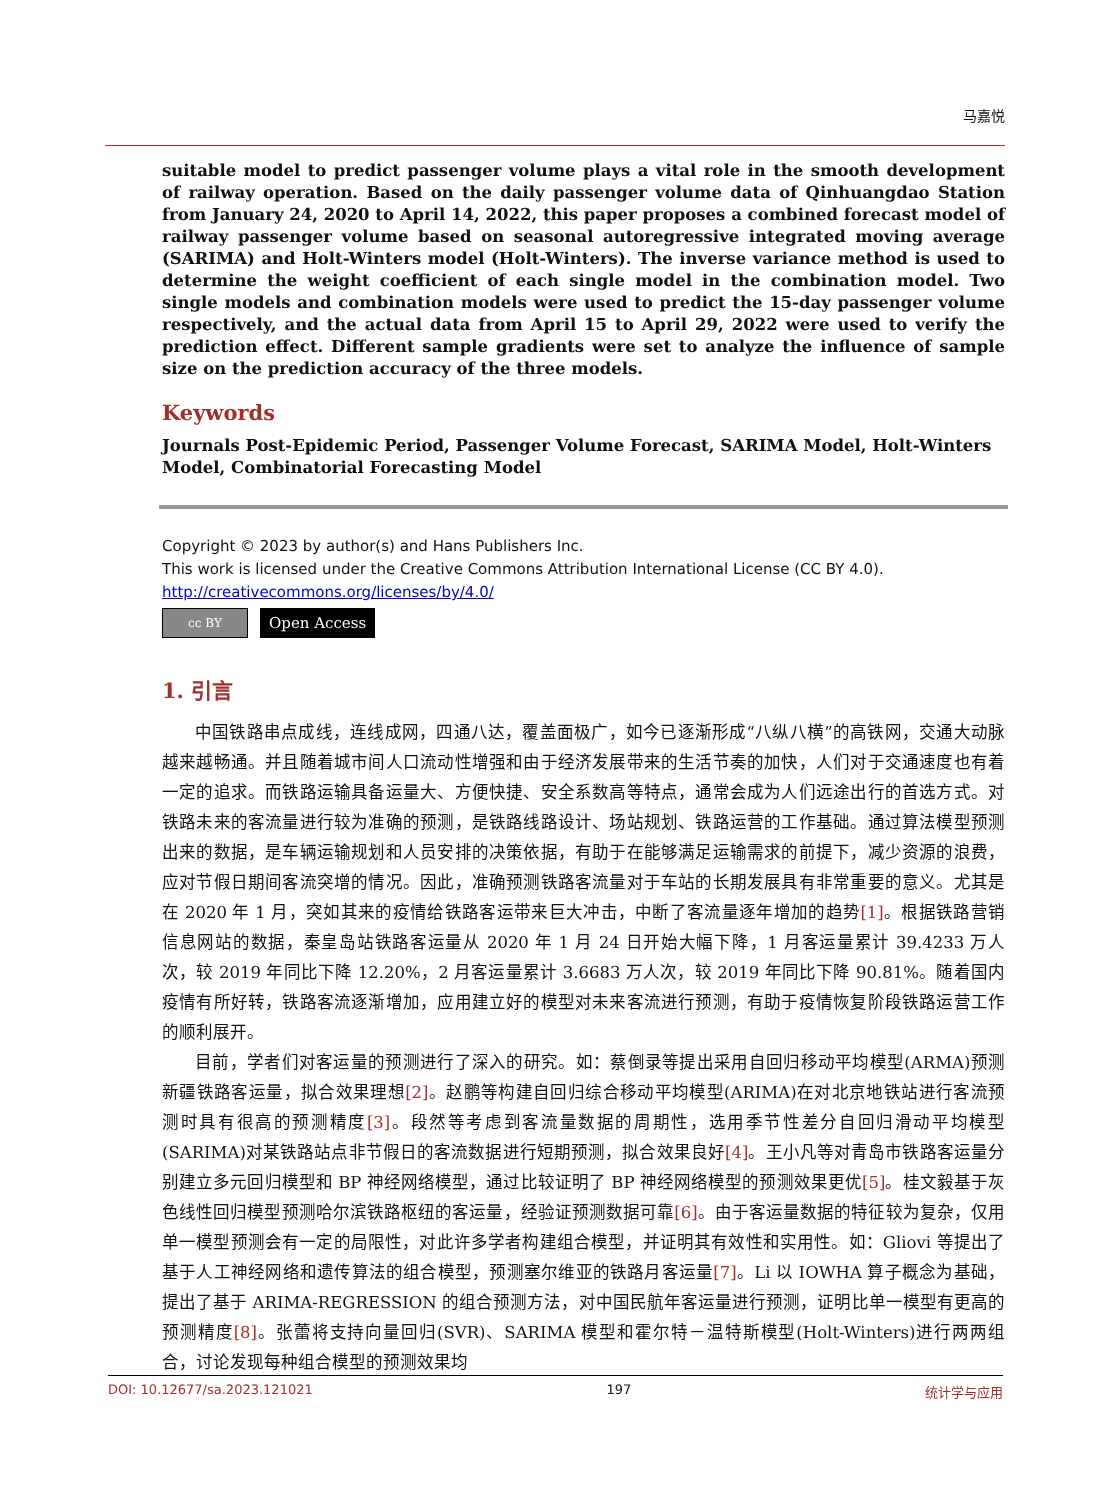马嘉悦
suitable model to predict passenger volume plays a vital role in the smooth development of railway operation. Based on the daily passenger volume data of Qinhuangdao Station from January 24, 2020 to April 14, 2022, this paper proposes a combined forecast model of railway passenger volume based on seasonal autoregressive integrated moving average (SARIMA) and Holt-Winters model (Holt-Winters). The inverse variance method is used to determine the weight coefficient of each single model in the combination model. Two single models and combination models were used to predict the 15-day passenger volume respectively, and the actual data from April 15 to April 29, 2022 were used to verify the prediction effect. Different sample gradients were set to analyze the influence of sample size on the prediction accuracy of the three models.
Keywords
Journals Post-Epidemic Period, Passenger Volume Forecast, SARIMA Model, Holt-Winters Model, Combinatorial Forecasting Model
Copyright © 2023 by author(s) and Hans Publishers Inc.
This work is licensed under the Creative Commons Attribution International License (CC BY 4.0).
http://creativecommons.org/licenses/by/4.0/
cc BY
Open Access
1. 引言
中国铁路串点成线，连线成网，四通八达，覆盖面极广，如今已逐渐形成“八纵八横”的高铁网，交通大动脉越来越畅通。并且随着城市间人口流动性增强和由于经济发展带来的生活节奏的加快，人们对于交通速度也有着一定的追求。而铁路运输具备运量大、方便快捷、安全系数高等特点，通常会成为人们远途出行的首选方式。对铁路未来的客流量进行较为准确的预测，是铁路线路设计、场站规划、铁路运营的工作基础。通过算法模型预测出来的数据，是车辆运输规划和人员安排的决策依据，有助于在能够满足运输需求的前提下，减少资源的浪费，应对节假日期间客流突增的情况。因此，准确预测铁路客流量对于车站的长期发展具有非常重要的意义。尤其是在 2020 年 1 月，突如其来的疫情给铁路客运带来巨大冲击，中断了客流量逐年增加的趋势[1]。根据铁路营销信息网站的数据，秦皇岛站铁路客运量从 2020 年 1 月 24 日开始大幅下降，1 月客运量累计 39.4233 万人次，较 2019 年同比下降 12.20%，2 月客运量累计 3.6683 万人次，较 2019 年同比下降 90.81%。随着国内疫情有所好转，铁路客流逐渐增加，应用建立好的模型对未来客流进行预测，有助于疫情恢复阶段铁路运营工作的顺利展开。
目前，学者们对客运量的预测进行了深入的研究。如：蔡倒录等提出采用自回归移动平均模型(ARMA)预测新疆铁路客运量，拟合效果理想[2]。赵鹏等构建自回归综合移动平均模型(ARIMA)在对北京地铁站进行客流预测时具有很高的预测精度[3]。段然等考虑到客流量数据的周期性，选用季节性差分自回归滑动平均模型(SARIMA)对某铁路站点非节假日的客流数据进行短期预测，拟合效果良好[4]。王小凡等对青岛市铁路客运量分别建立多元回归模型和 BP 神经网络模型，通过比较证明了 BP 神经网络模型的预测效果更优[5]。桂文毅基于灰色线性回归模型预测哈尔滨铁路枢纽的客运量，经验证预测数据可靠[6]。由于客运量数据的特征较为复杂，仅用单一模型预测会有一定的局限性，对此许多学者构建组合模型，并证明其有效性和实用性。如：Gliovi 等提出了基于人工神经网络和遗传算法的组合模型，预测塞尔维亚的铁路月客运量[7]。Li 以 IOWHA 算子概念为基础，提出了基于 ARIMA-REGRESSION 的组合预测方法，对中国民航年客运量进行预测，证明比单一模型有更高的预测精度[8]。张蕾将支持向量回归(SVR)、SARIMA 模型和霍尔特－温特斯模型(Holt-Winters)进行两两组合，讨论发现每种组合模型的预测效果均
DOI: 10.12677/sa.2023.121021 197 统计学与应用